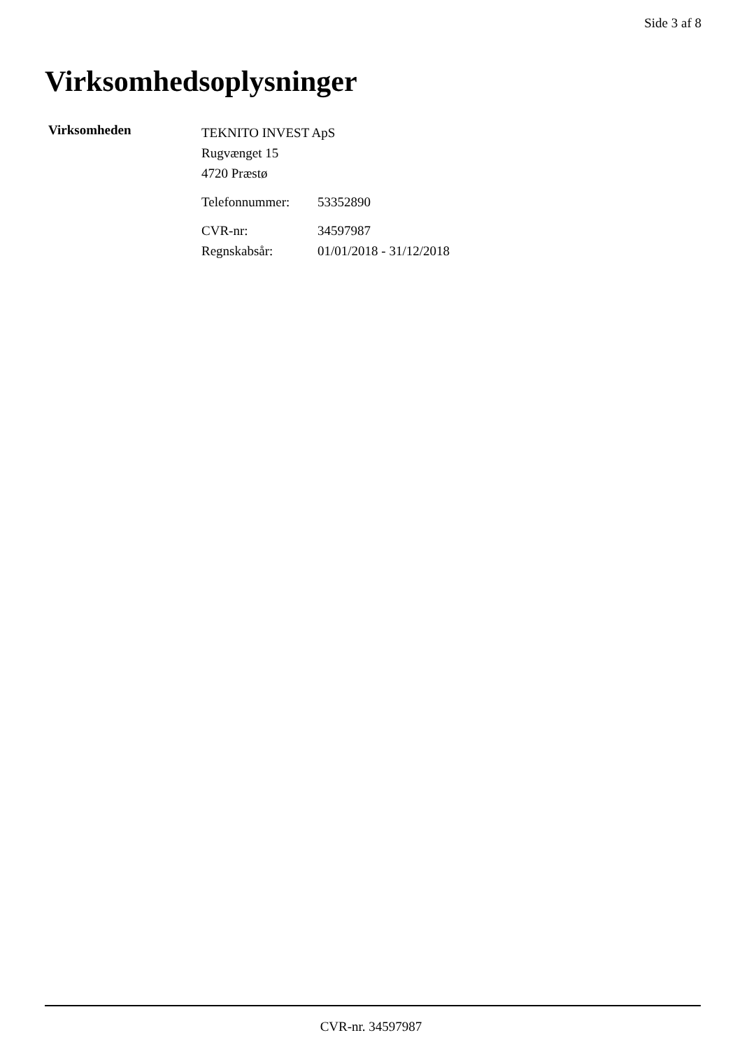Side 3 af 8
Virksomhedsoplysninger
Virksomheden
TEKNITO INVEST ApS
Rugvænget 15
4720 Præstø
Telefonnummer: 53352890
CVR-nr: 34597987
Regnskabsår: 01/01/2018 - 31/12/2018
CVR-nr. 34597987